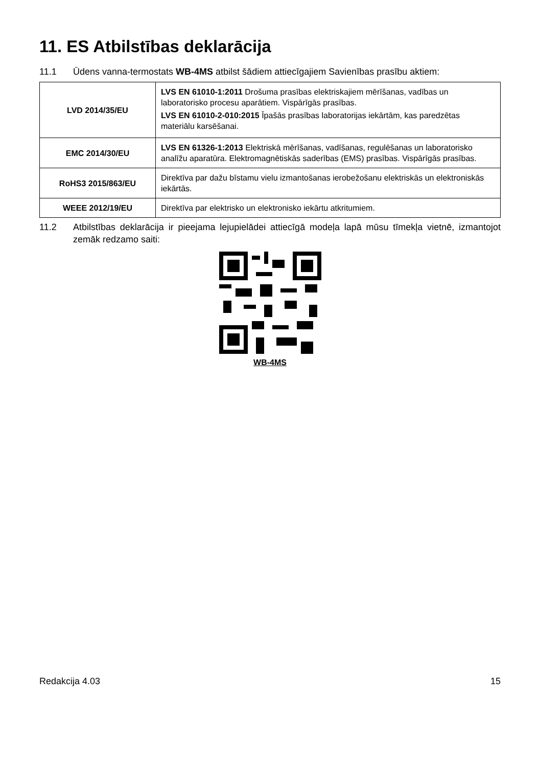11. ES Atbilstības deklarācija
11.1 Ūdens vanna-termostats WB-4MS atbilst šādiem attiecīgajiem Savienības prasību aktiem:
| LVD 2014/35/EU | LVS EN 61010-1:2011 Drošuma prasības elektriskajiem mērīšanas, vadības un laboratorisko procesu aparātiem. Vispārīgās prasības. LVS EN 61010-2-010:2015 Īpašās prasības laboratorijas iekārtām, kas paredzētas materiālu karsēšanai. |
| EMC 2014/30/EU | LVS EN 61326-1:2013 Elektriskā mērīšanas, vadīšanas, regulēšanas un laboratorisko analīžu aparatūra. Elektromagnētiskās saderības (EMS) prasības. Vispārīgās prasības. |
| RoHS3 2015/863/EU | Direktīva par dažu bīstamu vielu izmantošanas ierobežošanu elektriskās un elektroniskās iekārtās. |
| WEEE 2012/19/EU | Direktīva par elektrisko un elektronisko iekārtu atkritumiem. |
11.2 Atbilstības deklarācija ir pieejama lejupielādei attiecīgā modeļa lapā mūsu tīmekļa vietnē, izmantojot zemāk redzamo saiti:
WB-4MS
Redakcija 4.03 15